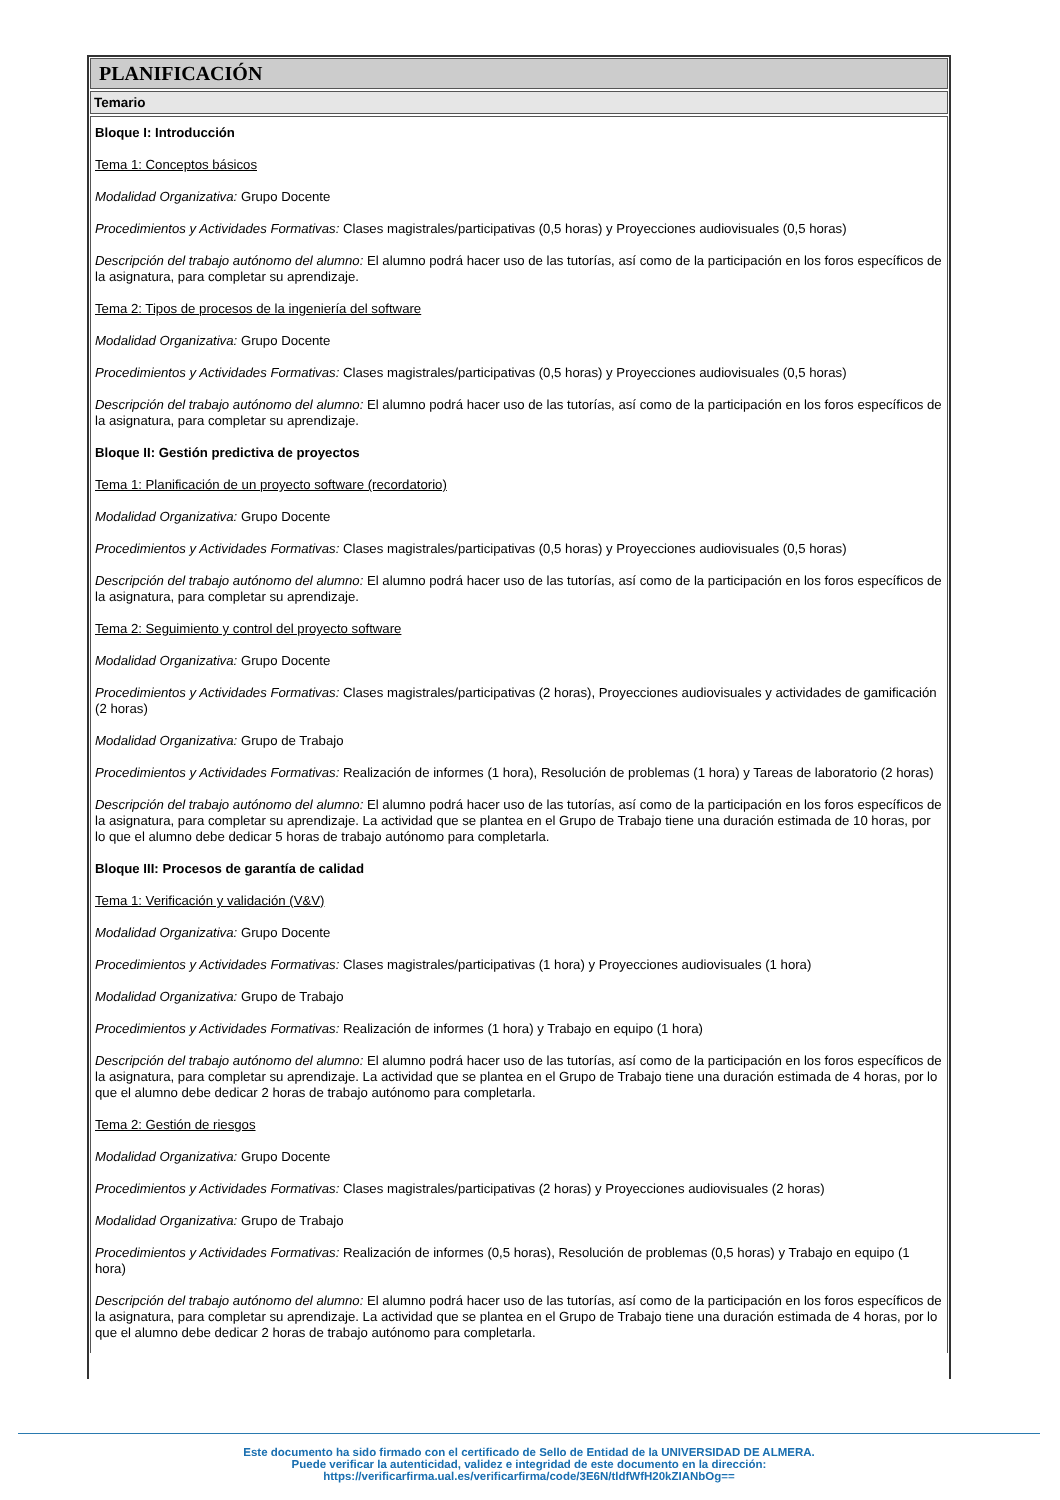PLANIFICACIÓN
Temario
Bloque I: Introducción
Tema 1: Conceptos básicos
Modalidad Organizativa: Grupo Docente
Procedimientos y Actividades Formativas: Clases magistrales/participativas (0,5 horas) y Proyecciones audiovisuales (0,5 horas)
Descripción del trabajo autónomo del alumno: El alumno podrá hacer uso de las tutorías, así como de la participación en los foros específicos de la asignatura, para completar su aprendizaje.
Tema 2: Tipos de procesos de la ingeniería del software
Modalidad Organizativa: Grupo Docente
Procedimientos y Actividades Formativas: Clases magistrales/participativas (0,5 horas) y Proyecciones audiovisuales (0,5 horas)
Descripción del trabajo autónomo del alumno: El alumno podrá hacer uso de las tutorías, así como de la participación en los foros específicos de la asignatura, para completar su aprendizaje.
Bloque II: Gestión predictiva de proyectos
Tema 1: Planificación de un proyecto software (recordatorio)
Modalidad Organizativa: Grupo Docente
Procedimientos y Actividades Formativas: Clases magistrales/participativas (0,5 horas) y Proyecciones audiovisuales (0,5 horas)
Descripción del trabajo autónomo del alumno: El alumno podrá hacer uso de las tutorías, así como de la participación en los foros específicos de la asignatura, para completar su aprendizaje.
Tema 2: Seguimiento y control del proyecto software
Modalidad Organizativa: Grupo Docente
Procedimientos y Actividades Formativas: Clases magistrales/participativas (2 horas), Proyecciones audiovisuales y actividades de gamificación (2 horas)
Modalidad Organizativa: Grupo de Trabajo
Procedimientos y Actividades Formativas: Realización de informes (1 hora), Resolución de problemas (1 hora) y Tareas de laboratorio (2 horas)
Descripción del trabajo autónomo del alumno: El alumno podrá hacer uso de las tutorías, así como de la participación en los foros específicos de la asignatura, para completar su aprendizaje. La actividad que se plantea en el Grupo de Trabajo tiene una duración estimada de 10 horas, por lo que el alumno debe dedicar 5 horas de trabajo autónomo para completarla.
Bloque III: Procesos de garantía de calidad
Tema 1: Verificación y validación (V&V)
Modalidad Organizativa: Grupo Docente
Procedimientos y Actividades Formativas: Clases magistrales/participativas (1 hora) y Proyecciones audiovisuales (1 hora)
Modalidad Organizativa: Grupo de Trabajo
Procedimientos y Actividades Formativas: Realización de informes (1 hora) y Trabajo en equipo (1 hora)
Descripción del trabajo autónomo del alumno: El alumno podrá hacer uso de las tutorías, así como de la participación en los foros específicos de la asignatura, para completar su aprendizaje. La actividad que se plantea en el Grupo de Trabajo tiene una duración estimada de 4 horas, por lo que el alumno debe dedicar 2 horas de trabajo autónomo para completarla.
Tema 2: Gestión de riesgos
Modalidad Organizativa: Grupo Docente
Procedimientos y Actividades Formativas: Clases magistrales/participativas (2 horas) y Proyecciones audiovisuales (2 horas)
Modalidad Organizativa: Grupo de Trabajo
Procedimientos y Actividades Formativas: Realización de informes (0,5 horas), Resolución de problemas (0,5 horas) y Trabajo en equipo (1 hora)
Descripción del trabajo autónomo del alumno: El alumno podrá hacer uso de las tutorías, así como de la participación en los foros específicos de la asignatura, para completar su aprendizaje. La actividad que se plantea en el Grupo de Trabajo tiene una duración estimada de 4 horas, por lo que el alumno debe dedicar 2 horas de trabajo autónomo para completarla.
Este documento ha sido firmado con el certificado de Sello de Entidad de la UNIVERSIDAD DE ALMERA.
Puede verificar la autenticidad, validez e integridad de este documento en la dirección:
https://verificarfirma.ual.es/verificarfirma/code/3E6N/tldfWfH20kZIANbOg==